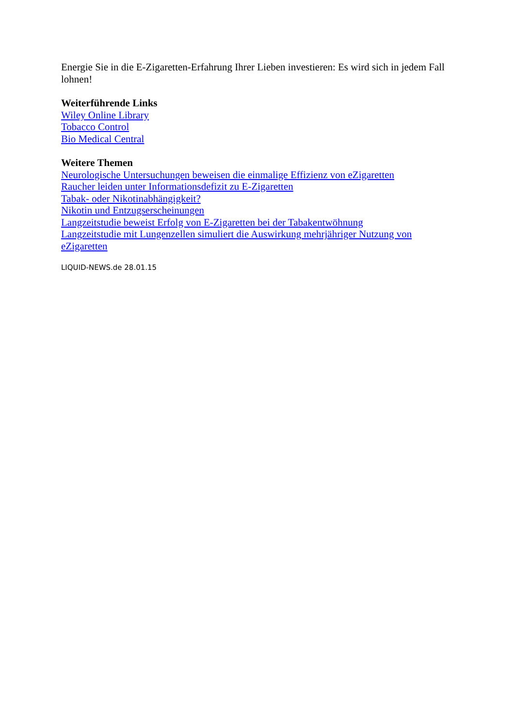Energie Sie in die E-Zigaretten-Erfahrung Ihrer Lieben investieren: Es wird sich in jedem Fall lohnen!
Weiterführende Links
Wiley Online Library
Tobacco Control
Bio Medical Central
Weitere Themen
Neurologische Untersuchungen beweisen die einmalige Effizienz von eZigaretten
Raucher leiden unter Informationsdefizit zu E-Zigaretten
Tabak- oder Nikotinabhängigkeit?
Nikotin und Entzugserscheinungen
Langzeitstudie beweist Erfolg von E-Zigaretten bei der Tabakentwöhnung
Langzeitstudie mit Lungenzellen simuliert die Auswirkung mehrjähriger Nutzung von eZigaretten
LIQUID-NEWS.de 28.01.15